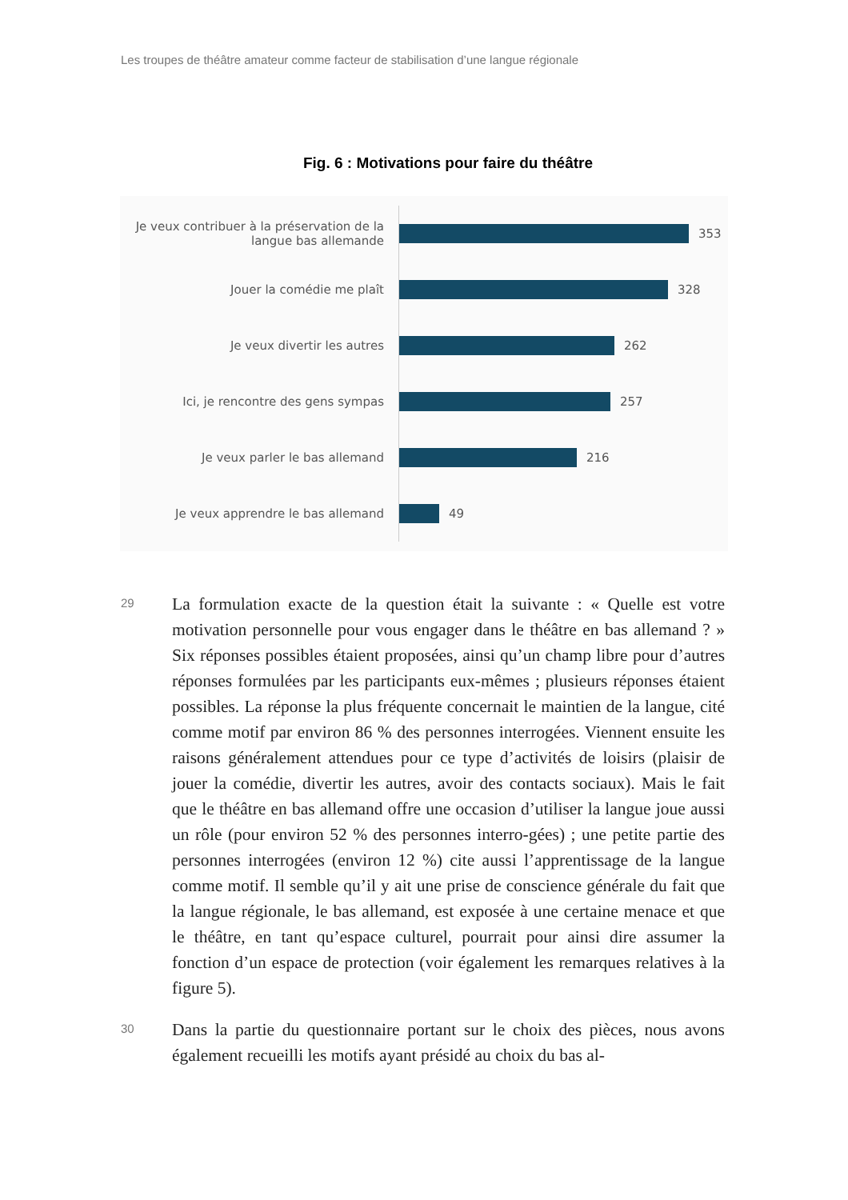Les troupes de théâtre amateur comme facteur de stabilisation d’une langue régionale
Fig. 6 : Motivations pour faire du théâtre
Je veux contribuer à la préservation de la langue bas allemande
353
Jouer la comédie me plaît
328
Je veux divertir les autres
262
Ici, je rencontre des gens sympas
257
Je veux parler le bas allemand
216
Je veux apprendre le bas allemand
49
29
La formulation exacte de la question était la suivante : « Quelle est votre motivation personnelle pour vous engager dans le théâtre en bas allemand ? » Six réponses possibles étaient proposées, ainsi qu’un champ libre pour d’autres réponses formulées par les participants eux-mêmes ; plusieurs réponses étaient possibles. La réponse la plus fréquente concernait le maintien de la langue, cité comme motif par environ 86 % des personnes interrogées. Viennent ensuite les raisons généralement attendues pour ce type d’activités de loisirs (plaisir de jouer la comédie, divertir les autres, avoir des contacts sociaux). Mais le fait que le théâtre en bas allemand offre une occasion d’utiliser la langue joue aussi un rôle (pour environ 52 % des personnes interro-gées) ; une petite partie des personnes interrogées (environ 12 %) cite aussi l’apprentissage de la langue comme motif. Il semble qu’il y ait une prise de conscience générale du fait que la langue régionale, le bas allemand, est exposée à une certaine menace et que le théâtre, en tant qu’espace culturel, pourrait pour ainsi dire assumer la fonction d’un espace de protection (voir également les remarques relatives à la figure 5).
30
Dans la partie du questionnaire portant sur le choix des pièces, nous avons également recueilli les motifs ayant présidé au choix du bas al-